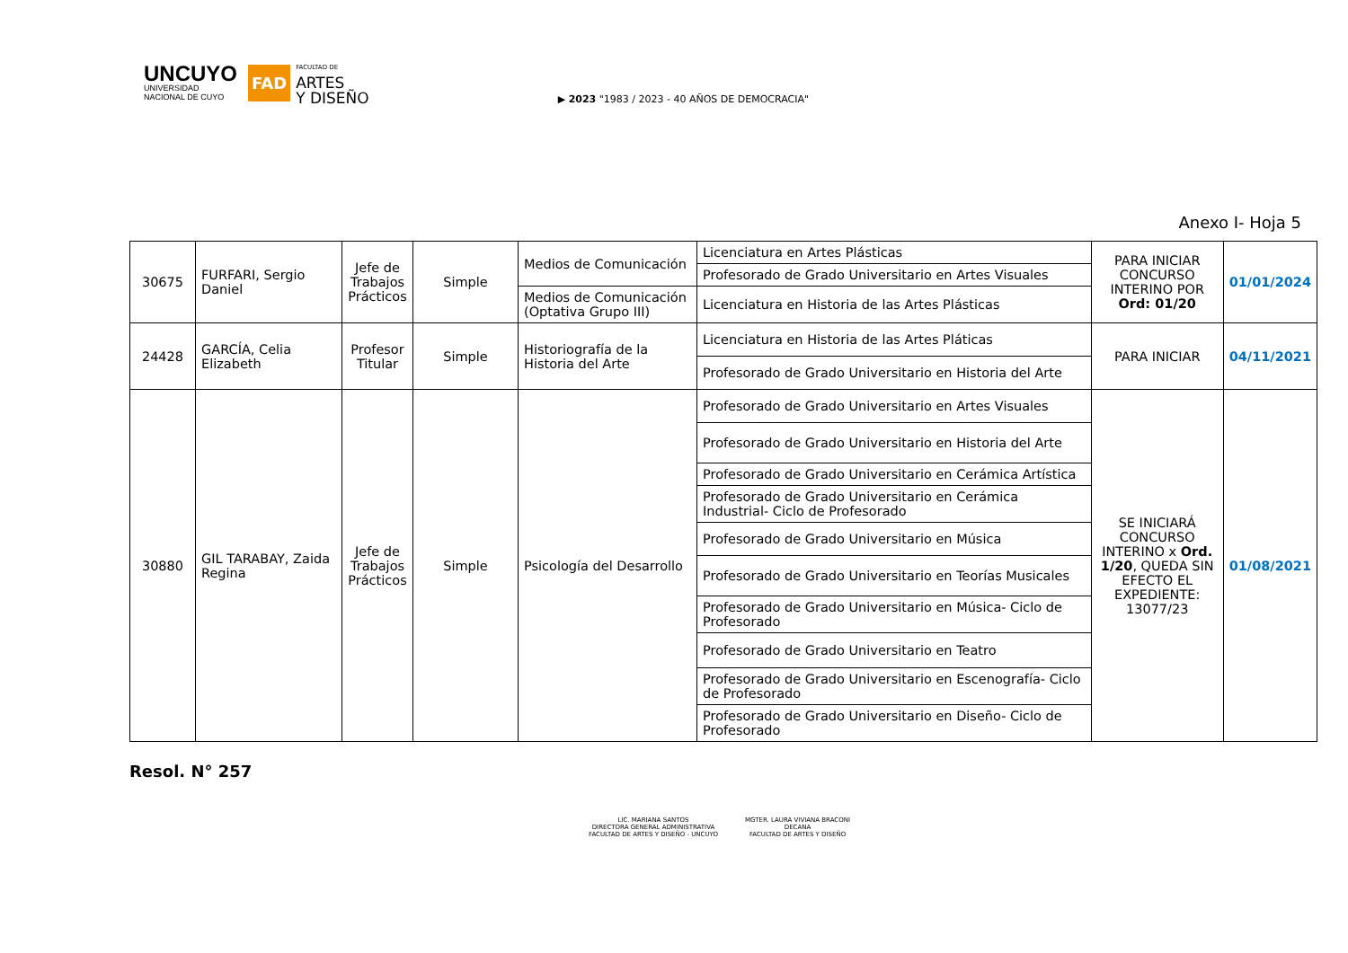UNCUYO
UNIVERSIDAD
NACIONAL DE CUYO
FAD
FACULTAD DE
ARTES
Y DISEÑO
▶ 2023 "1983 / 2023 - 40 AÑOS DE DEMOCRACIA"
Anexo I- Hoja 5
| 30675 | FURFARI, Sergio Daniel | Jefe de Trabajos Prácticos | Simple | Medios de Comunicación | Licenciatura en Artes Plásticas | PARA INICIAR CONCURSO INTERINO POR Ord: 01/20 | 01/01/2024 |
| | | | | | Profesorado de Grado Universitario en Artes Visuales | | |
| | | | | Medios de Comunicación (Optativa Grupo III) | Licenciatura en Historia de las Artes Plásticas | | |
| 24428 | GARCÍA, Celia Elizabeth | Profesor Titular | Simple | Historiografía de la Historia del Arte | Licenciatura en Historia de las Artes Pláticas | PARA INICIAR | 04/11/2021 |
| | | | | | Profesorado de Grado Universitario en Historia del Arte | | |
| 30880 | GIL TARABAY, Zaida Regina | Jefe de Trabajos Prácticos | Simple | Psicología del Desarrollo | Profesorado de Grado Universitario en Artes Visuales | SE INICIARÁ CONCURSO INTERINO x Ord. 1/20 , QUEDA SIN EFECTO EL EXPEDIENTE: 13077/23 | 01/08/2021 |
| | | | | | Profesorado de Grado Universitario en Historia del Arte | | |
| | | | | | Profesorado de Grado Universitario en Cerámica Artística | | |
| | | | | | Profesorado de Grado Universitario en Cerámica Industrial- Ciclo de Profesorado | | |
| | | | | | Profesorado de Grado Universitario en Música | | |
| | | | | | Profesorado de Grado Universitario en Teorías Musicales | | |
| | | | | | Profesorado de Grado Universitario en Música- Ciclo de Profesorado | | |
| | | | | | Profesorado de Grado Universitario en Teatro | | |
| | | | | | Profesorado de Grado Universitario en Escenografía- Ciclo de Profesorado | | |
| | | | | | Profesorado de Grado Universitario en Diseño- Ciclo de Profesorado | | |
Resol. N° 257
LIC. MARIANA SANTOS
DIRECTORA GENERAL ADMINISTRATIVA
FACULTAD DE ARTES Y DISEÑO - UNCUYO
MGTER. LAURA VIVIANA BRACONI
DECANA
FACULTAD DE ARTES Y DISEÑO